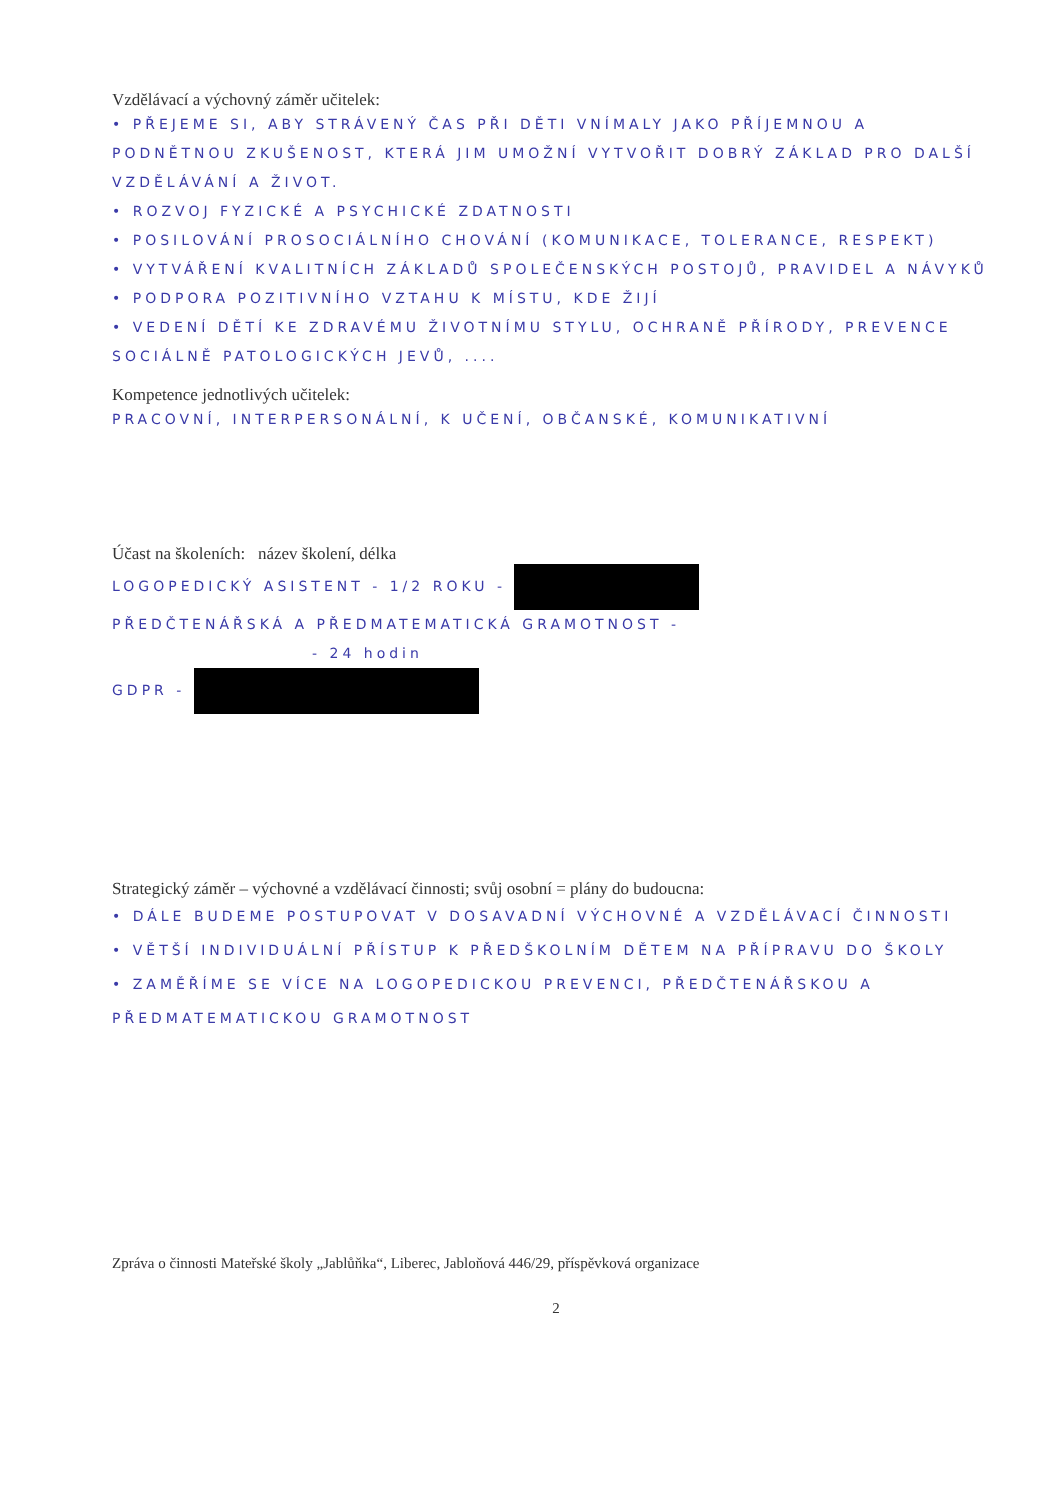Vzdělávací a výchovný záměr učitelek:
• PŘEJEME SI, ABY STRÁVENÝ ČAS PŘI DĚTI VNÍMALY JAKO PŘÍJEMNOU A PODNĚTNOU ZKUŠENOST, KTERÁ JIM UMOŽNÍ VYTVOŘIT DOBRÝ ZÁKLAD PRO DALŠÍ VZDĚLÁVÁNÍ A ŽIVOT.
• ROZVOJ FYZICKÉ A PSYCHICKÉ ZDATNOSTI
• POSILOVÁNÍ PROSOCIÁLNÍHO CHOVÁNÍ (KOMUNIKACE, TOLERANCE, RESPEKT)
• VYTVÁŘENÍ KVALITNÍCH ZÁKLADŮ SPOLEČENSKÝCH POSTOJŮ, PRAVIDEL A NÁVYKŮ
• PODPORA POZITIVNÍHO VZTAHU K MÍSTU, KDE ŽIJÍ
• VEDENÍ DĚTÍ KE ZDRAVÉMU ŽIVOTNÍMU STYLU, OCHRANĚ PŘÍRODY, PREVENCE SOCIÁLNĚ PATOLOGICKÝCH JEVŮ, ....
Kompetence jednotlivých učitelek:
PRACOVNÍ, INTERPERSONÁLNÍ, K UČENÍ, OBČANSKÉ, KOMUNIKATIVNÍ
Účast na školeních: název školení, délka
LOGOPEDICKÝ ASISTENT - 1/2 ROKU -
PŘEDČTENÁŘSKÁ A PŘEDMATEMATICKÁ GRAMOTNOST -
- 24 hodin
GDPR -
Strategický záměr – výchovné a vzdělávací činnosti; svůj osobní = plány do budoucna:
• DÁLE BUDEME POSTUPOVAT V DOSAVADNÍ VÝCHOVNÉ A VZDĚLÁVACÍ ČINNOSTI
• VĚTŠÍ INDIVIDUÁLNÍ PŘÍSTUP K PŘEDŠKOLNÍM DĚTEM NA PŘÍPRAVU DO ŠKOLY
• ZAMĚŘÍME SE VÍCE NA LOGOPEDICKOU PREVENCI, PŘEDČTENÁŘSKOU A PŘEDMATEMATICKOU GRAMOTNOST
Zpráva o činnosti Mateřské školy „Jablůňka“, Liberec, Jabloňová 446/29, příspěvková organizace
2